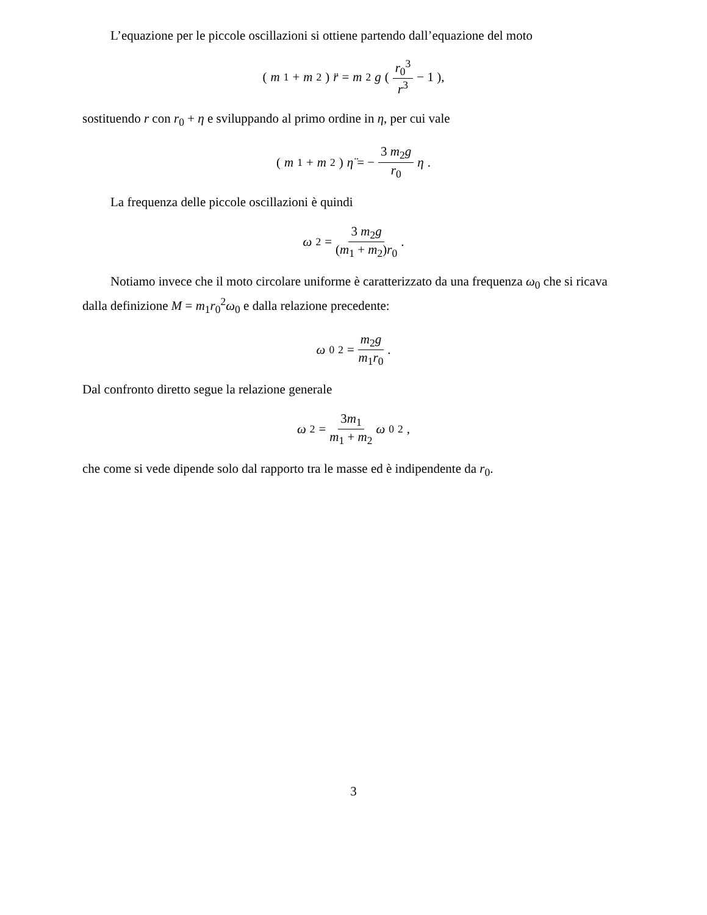L’equazione per le piccole oscillazioni si ottiene partendo dall’equazione del moto
(m<sub>1</sub> + m<sub>2</sub>) r̈ = m<sub>2</sub> g ( r<sub>0</sub><sup>3</sup> r<sup>3</sup> − 1 ),
sostituendo r con r<sub>0</sub> + η e sviluppando al primo ordine in η, per cui vale
(m<sub>1</sub> + m<sub>2</sub>) η̈ = − 3 m<sub>2</sub>g r<sub>0</sub> η.
La frequenza delle piccole oscillazioni è quindi
ω<sup>2</sup> = 3 m<sub>2</sub>g (m<sub>1</sub> + m<sub>2</sub>)r<sub>0</sub>.
Notiamo invece che il moto circolare uniforme è caratterizzato da una frequenza ω<sub>0</sub> che si ricava dalla definizione M = m<sub>1</sub>r<sub>0</sub><sup>2</sup>ω<sub>0</sub> e dalla relazione precedente:
ω<sub>0</sub><sup>2</sup> = m<sub>2</sub>g m<sub>1</sub>r<sub>0</sub>.
Dal confronto diretto segue la relazione generale
ω<sup>2</sup> = 3m<sub>1</sub> m<sub>1</sub> + m<sub>2</sub> ω<sub>0</sub><sup>2</sup>,
che come si vede dipende solo dal rapporto tra le masse ed è indipendente da r<sub>0</sub>.
3